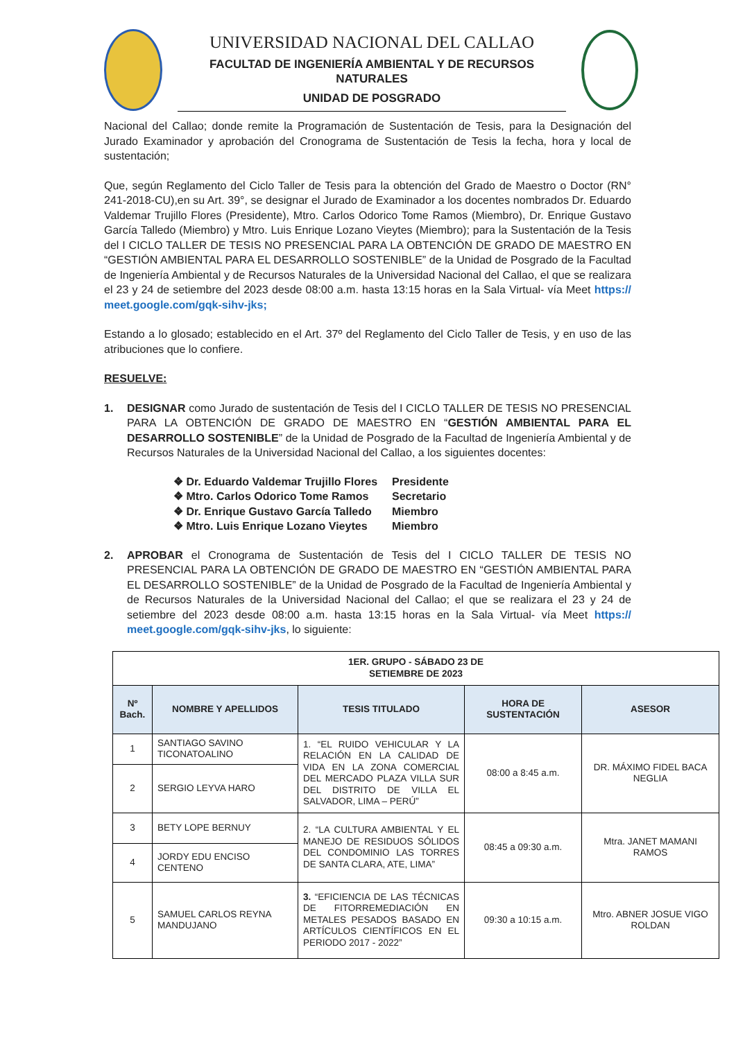UNIVERSIDAD NACIONAL DEL CALLAO
FACULTAD DE INGENIERÍA AMBIENTAL Y DE RECURSOS NATURALES
UNIDAD DE POSGRADO
Nacional del Callao; donde remite la Programación de Sustentación de Tesis, para la Designación del Jurado Examinador y aprobación del Cronograma de Sustentación de Tesis la fecha, hora y local de sustentación;
Que, según Reglamento del Ciclo Taller de Tesis para la obtención del Grado de Maestro o Doctor (RN° 241-2018-CU),en su Art. 39°, se designar el Jurado de Examinador a los docentes nombrados Dr. Eduardo Valdemar Trujillo Flores (Presidente), Mtro. Carlos Odorico Tome Ramos (Miembro), Dr. Enrique Gustavo García Talledo (Miembro) y Mtro. Luis Enrique Lozano Vieytes (Miembro); para la Sustentación de la Tesis del I CICLO TALLER DE TESIS NO PRESENCIAL PARA LA OBTENCIÓN DE GRADO DE MAESTRO EN “GESTIÓN AMBIENTAL PARA EL DESARROLLO SOSTENIBLE” de la Unidad de Posgrado de la Facultad de Ingeniería Ambiental y de Recursos Naturales de la Universidad Nacional del Callao, el que se realizara el 23 y 24 de setiembre del 2023 desde 08:00 a.m. hasta 13:15 horas en la Sala Virtual- vía Meet https:// meet.google.com/gqk-sihv-jks;
Estando a lo glosado; establecido en el Art. 37º del Reglamento del Ciclo Taller de Tesis, y en uso de las atribuciones que lo confiere.
RESUELVE:
1. DESIGNAR como Jurado de sustentación de Tesis del I CICLO TALLER DE TESIS NO PRESENCIAL PARA LA OBTENCIÓN DE GRADO DE MAESTRO EN “GESTIÓN AMBIENTAL PARA EL DESARROLLO SOSTENIBLE” de la Unidad de Posgrado de la Facultad de Ingeniería Ambiental y de Recursos Naturales de la Universidad Nacional del Callao, a los siguientes docentes:
❖ Dr. Eduardo Valdemar Trujillo Flores Presidente
❖ Mtro. Carlos Odorico Tome Ramos Secretario
❖ Dr. Enrique Gustavo García Talledo Miembro
❖ Mtro. Luis Enrique Lozano Vieytes Miembro
2. APROBAR el Cronograma de Sustentación de Tesis del I CICLO TALLER DE TESIS NO PRESENCIAL PARA LA OBTENCIÓN DE GRADO DE MAESTRO EN “GESTIÓN AMBIENTAL PARA EL DESARROLLO SOSTENIBLE” de la Unidad de Posgrado de la Facultad de Ingeniería Ambiental y de Recursos Naturales de la Universidad Nacional del Callao; el que se realizara el 23 y 24 de setiembre del 2023 desde 08:00 a.m. hasta 13:15 horas en la Sala Virtual- vía Meet https:// meet.google.com/gqk-sihv-jks, lo siguiente:
| 1ER. GRUPO - SÁBADO 23 DE SETIEMBRE DE 2023 | | | | |
| --- | --- | --- | --- | --- |
| Nº Bach. | NOMBRE Y APELLIDOS | TESIS TITULADO | HORA DE SUSTENTACIÓN | ASESOR |
| 1 | SANTIAGO SAVINO TICONATOALINO | 1. “EL RUIDO VEHICULAR Y LA RELACIÓN EN LA CALIDAD DE VIDA EN LA ZONA COMERCIAL DEL MERCADO PLAZA VILLA SUR DEL DISTRITO DE VILLA EL SALVADOR, LIMA – PERÚ” | 08:00 a 8:45 a.m. | DR. MÁXIMO FIDEL BACA NEGLIA |
| 2 | SERGIO LEYVA HARO | | | |
| 3 | BETY LOPE BERNUY | 2. “LA CULTURA AMBIENTAL Y EL MANEJO DE RESIDUOS SÓLIDOS DEL CONDOMINIO LAS TORRES DE SANTA CLARA, ATE, LIMA” | 08:45 a 09:30 a.m. | Mtra. JANET MAMANI RAMOS |
| 4 | JORDY EDU ENCISO CENTENO | | | |
| 5 | SAMUEL CARLOS REYNA MANDUJANO | 3. “EFICIENCIA DE LAS TÉCNICAS DE FITORREMEDIACIÓN EN METALES PESADOS BASADO EN ARTÍCULOS CIENTÍFICOS EN EL PERIODO 2017 - 2022” | 09:30 a 10:15 a.m. | Mtro. ABNER JOSUE VIGO ROLDAN |